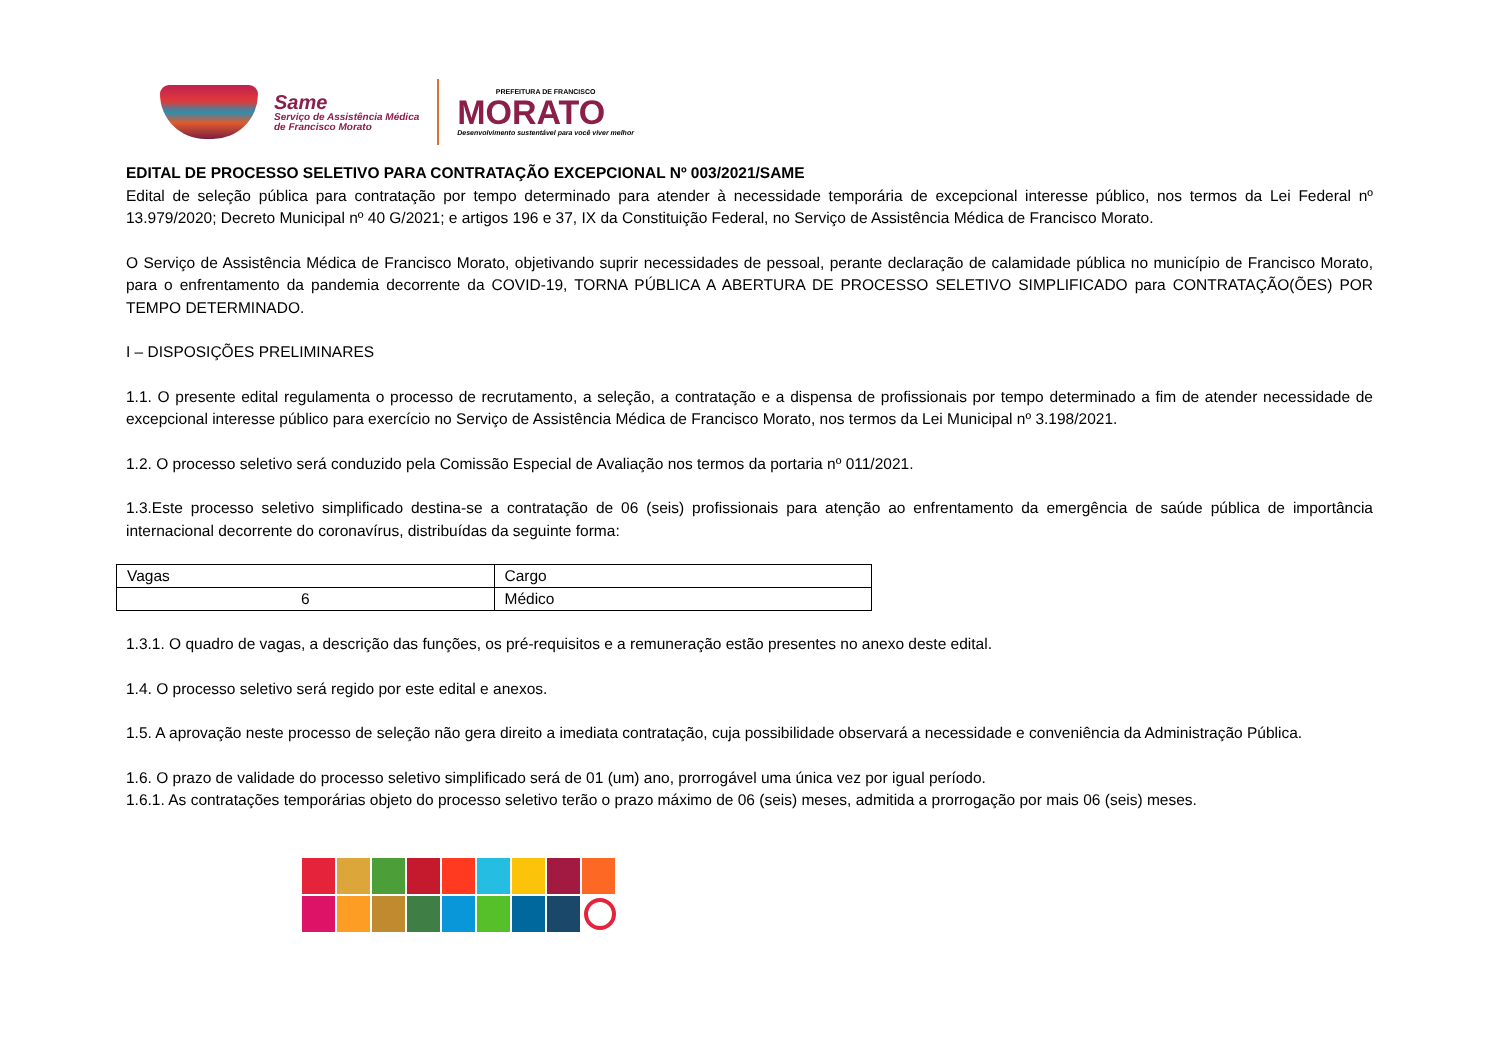Same
Serviço de Assistência Médica
de Francisco Morato
PREFEITURA DE FRANCISCO
MORATO
Desenvolvimento sustentável para você viver melhor
EDITAL DE PROCESSO SELETIVO PARA CONTRATAÇÃO EXCEPCIONAL Nº 003/2021/SAME
Edital de seleção pública para contratação por tempo determinado para atender à necessidade temporária de excepcional interesse público, nos termos da Lei Federal nº 13.979/2020; Decreto Municipal nº 40 G/2021; e artigos 196 e 37, IX da Constituição Federal, no Serviço de Assistência Médica de Francisco Morato.
O Serviço de Assistência Médica de Francisco Morato, objetivando suprir necessidades de pessoal, perante declaração de calamidade pública no município de Francisco Morato, para o enfrentamento da pandemia decorrente da COVID-19, TORNA PÚBLICA A ABERTURA DE PROCESSO SELETIVO SIMPLIFICADO para CONTRATAÇÃO(ÕES) POR TEMPO DETERMINADO.
I – DISPOSIÇÕES PRELIMINARES
1.1. O presente edital regulamenta o processo de recrutamento, a seleção, a contratação e a dispensa de profissionais por tempo determinado a fim de atender necessidade de excepcional interesse público para exercício no Serviço de Assistência Médica de Francisco Morato, nos termos da Lei Municipal nº 3.198/2021.
1.2. O processo seletivo será conduzido pela Comissão Especial de Avaliação nos termos da portaria nº 011/2021.
1.3.Este processo seletivo simplificado destina-se a contratação de 06 (seis) profissionais para atenção ao enfrentamento da emergência de saúde pública de importância internacional decorrente do coronavírus, distribuídas da seguinte forma:
| Vagas | Cargo |
| --- | --- |
| 6 | Médico |
1.3.1. O quadro de vagas, a descrição das funções, os pré-requisitos e a remuneração estão presentes no anexo deste edital.
1.4. O processo seletivo será regido por este edital e anexos.
1.5. A aprovação neste processo de seleção não gera direito a imediata contratação, cuja possibilidade observará a necessidade e conveniência da Administração Pública.
1.6. O prazo de validade do processo seletivo simplificado será de 01 (um) ano, prorrogável uma única vez por igual período.
1.6.1. As contratações temporárias objeto do processo seletivo terão o prazo máximo de 06 (seis) meses, admitida a prorrogação por mais 06 (seis) meses.